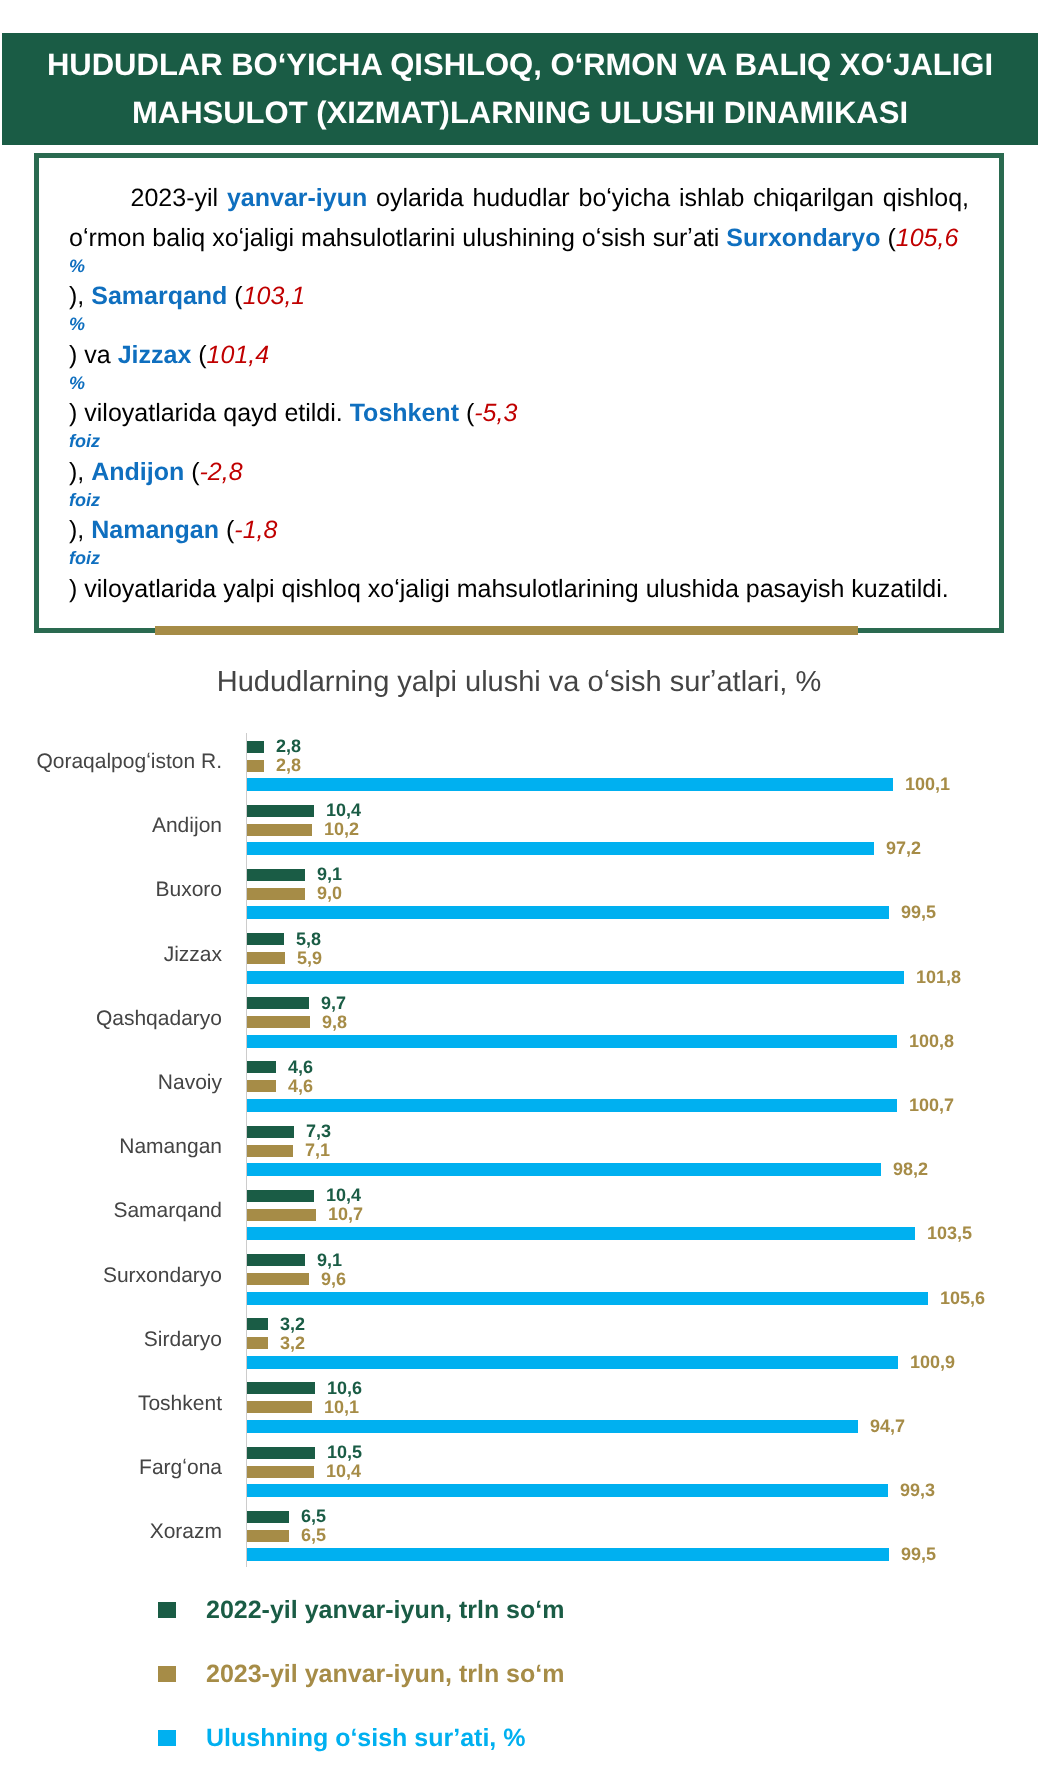HUDUDLAR BOʻYICHA QISHLOQ, OʻRMON VA BALIQ XOʻJALIGI
MAHSULOT (XIZMAT)LARNING ULUSHI DINAMIKASI
2023-yil yanvar-iyun oylarida hududlar boʻyicha ishlab chiqarilgan qishloq, oʻrmon baliq xoʻjaligi mahsulotlarini ulushining oʻsish surʼati Surxondaryo (105,6
%), Samarqand (103,1
%) va Jizzax (101,4
%) viloyatlarida qayd etildi. Toshkent (-5,3
foiz), Andijon (-2,8
foiz), Namangan (-1,8
foiz) viloyatlarida yalpi qishloq xoʻjaligi mahsulotlarining ulushida pasayish kuzatildi.
Hududlarning yalpi ulushi va oʻsish surʼatlari, %
Qoraqalpogʻiston R.
2,8
2,8
100,1
Andijon
10,4
10,2
97,2
Buxoro
9,1
9,0
99,5
Jizzax
5,8
5,9
101,8
Qashqadaryo
9,7
9,8
100,8
Navoiy
4,6
4,6
100,7
Namangan
7,3
7,1
98,2
Samarqand
10,4
10,7
103,5
Surxondaryo
9,1
9,6
105,6
Sirdaryo
3,2
3,2
100,9
Toshkent
10,6
10,1
94,7
Fargʻona
10,5
10,4
99,3
Xorazm
6,5
6,5
99,5
2022-yil yanvar-iyun, trln soʻm
2023-yil yanvar-iyun, trln soʻm
Ulushning oʻsish surʼati, %